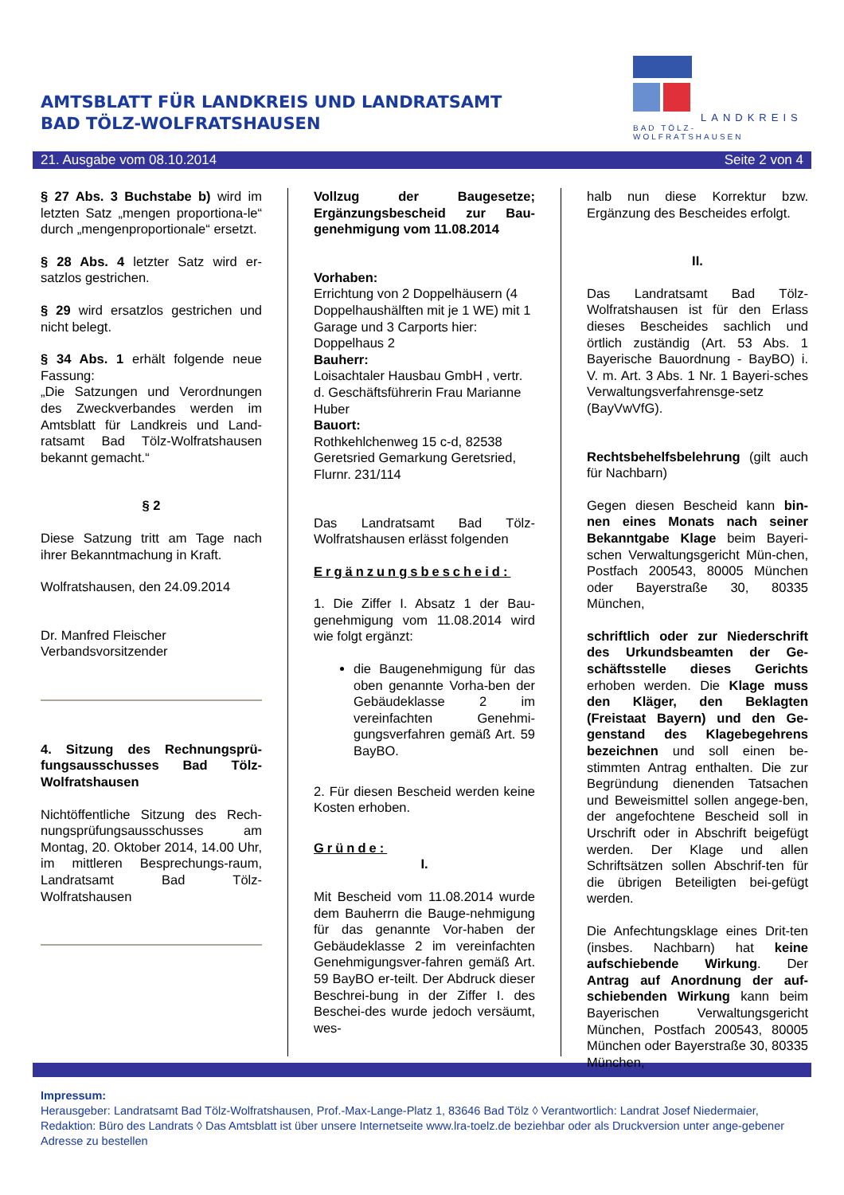AMTSBLATT FÜR LANDKREIS UND LANDRATSAMT
BAD TÖLZ-WOLFRATSHAUSEN
LANDKREIS
BAD TÖLZ-WOLFRATSHAUSEN
21. Ausgabe vom 08.10.2014 Seite 2 von 4
§ 27 Abs. 3 Buchstabe b) wird im letzten Satz „mengen proportiona-le“ durch „mengenproportionale“ ersetzt.
§ 28 Abs. 4 letzter Satz wird er-satzlos gestrichen.
§ 29 wird ersatzlos gestrichen und nicht belegt.
§ 34 Abs. 1 erhält folgende neue Fassung:
„Die Satzungen und Verordnungen des Zweckverbandes werden im Amtsblatt für Landkreis und Land-ratsamt Bad Tölz-Wolfratshausen bekannt gemacht.“
§ 2
Diese Satzung tritt am Tage nach ihrer Bekanntmachung in Kraft.
Wolfratshausen, den 24.09.2014
Dr. Manfred Fleischer
Verbandsvorsitzender
4. Sitzung des Rechnungsprü-fungsausschusses Bad Tölz-Wolfratshausen
Nichtöffentliche Sitzung des Rech-nungsprüfungsausschusses am Montag, 20. Oktober 2014, 14.00 Uhr, im mittleren Besprechungs-raum, Landratsamt Bad Tölz-Wolfratshausen
Vollzug der Baugesetze; Ergänzungsbescheid zur Bau-genehmigung vom 11.08.2014
Vorhaben:
Errichtung von 2 Doppelhäusern (4 Doppelhaushälften mit je 1 WE) mit 1 Garage und 3 Carports hier: Doppelhaus 2
Bauherr:
Loisachtaler Hausbau GmbH , vertr. d. Geschäftsführerin Frau Marianne Huber
Bauort:
Rothkehlchenweg 15 c-d, 82538 Geretsried Gemarkung Geretsried, Flurnr. 231/114
Das Landratsamt Bad Tölz-Wolfratshausen erlässt folgenden
Ergänzungsbescheid:
1. Die Ziffer I. Absatz 1 der Bau-genehmigung vom 11.08.2014 wird wie folgt ergänzt:
die Baugenehmigung für das oben genannte Vorha-ben der Gebäudeklasse 2 im vereinfachten Genehmi-gungsverfahren gemäß Art. 59 BayBO.
2. Für diesen Bescheid werden keine Kosten erhoben.
Gründe:
I.
Mit Bescheid vom 11.08.2014 wurde dem Bauherrn die Bauge-nehmigung für das genannte Vor-haben der Gebäudeklasse 2 im vereinfachten Genehmigungsver-fahren gemäß Art. 59 BayBO er-teilt. Der Abdruck dieser Beschrei-bung in der Ziffer I. des Beschei-des wurde jedoch versäumt, wes-
halb nun diese Korrektur bzw. Ergänzung des Bescheides erfolgt.
II.
Das Landratsamt Bad Tölz-Wolfratshausen ist für den Erlass dieses Bescheides sachlich und örtlich zuständig (Art. 53 Abs. 1 Bayerische Bauordnung - BayBO) i. V. m. Art. 3 Abs. 1 Nr. 1 Bayeri-sches Verwaltungsverfahrensge-setz (BayVwVfG).
Rechtsbehelfsbelehrung (gilt auch für Nachbarn)
Gegen diesen Bescheid kann bin-nen eines Monats nach seiner Bekanntgabe Klage beim Bayeri-schen Verwaltungsgericht Mün-chen, Postfach 200543, 80005 München oder Bayerstraße 30, 80335 München,
schriftlich oder zur Niederschrift des Urkundsbeamten der Ge-schäftsstelle dieses Gerichts erhoben werden. Die Klage muss den Kläger, den Beklagten (Freistaat Bayern) und den Ge-genstand des Klagebegehrens bezeichnen und soll einen be-stimmten Antrag enthalten. Die zur Begründung dienenden Tatsachen und Beweismittel sollen angege-ben, der angefochtene Bescheid soll in Urschrift oder in Abschrift beigefügt werden. Der Klage und allen Schriftsätzen sollen Abschrif-ten für die übrigen Beteiligten bei-gefügt werden.
Die Anfechtungsklage eines Drit-ten (insbes. Nachbarn) hat keine aufschiebende Wirkung. Der Antrag auf Anordnung der auf-schiebenden Wirkung kann beim Bayerischen Verwaltungsgericht München, Postfach 200543, 80005 München oder Bayerstraße 30, 80335 München,
Impressum:
Herausgeber: Landratsamt Bad Tölz-Wolfratshausen, Prof.-Max-Lange-Platz 1, 83646 Bad Tölz ◊ Verantwortlich: Landrat Josef Niedermaier, Redaktion: Büro des Landrats ◊ Das Amtsblatt ist über unsere Internetseite www.lra-toelz.de beziehbar oder als Druckversion unter ange-gebener Adresse zu bestellen